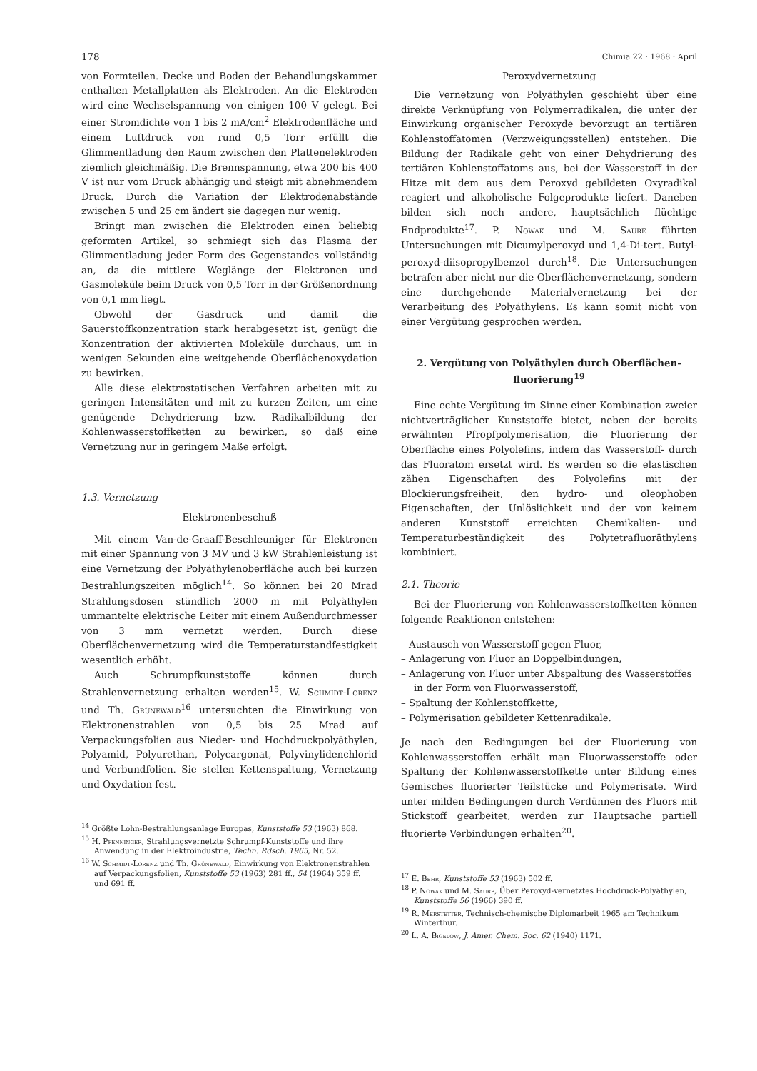178 Chimia 22 · 1968 · April
von Formteilen. Decke und Boden der Behandlungskammer enthalten Metallplatten als Elektroden. An die Elektroden wird eine Wechselspannung von einigen 100 V gelegt. Bei einer Stromdichte von 1 bis 2 mA/cm<sup>2</sup> Elektrodenfläche und einem Luftdruck von rund 0,5 Torr erfüllt die Glimmentladung den Raum zwischen den Plattenelektroden ziemlich gleichmäßig. Die Brennspannung, etwa 200 bis 400 V ist nur vom Druck abhängig und steigt mit abnehmendem Druck. Durch die Variation der Elektrodenabstände zwischen 5 und 25 cm ändert sie dagegen nur wenig.
Bringt man zwischen die Elektroden einen beliebig geformten Artikel, so schmiegt sich das Plasma der Glimmentladung jeder Form des Gegenstandes vollständig an, da die mittlere Weglänge der Elektronen und Gasmoleküle beim Druck von 0,5 Torr in der Größenordnung von 0,1 mm liegt.
Obwohl der Gasdruck und damit die Sauerstoffkonzentration stark herabgesetzt ist, genügt die Konzentration der aktivierten Moleküle durchaus, um in wenigen Sekunden eine weitgehende Oberflächenoxydation zu bewirken.
Alle diese elektrostatischen Verfahren arbeiten mit zu geringen Intensitäten und mit zu kurzen Zeiten, um eine genügende Dehydrierung bzw. Radikalbildung der Kohlenwasserstoffketten zu bewirken, so daß eine Vernetzung nur in geringem Maße erfolgt.
1.3. Vernetzung
Elektronenbeschuß
Mit einem Van-de-Graaff-Beschleuniger für Elektronen mit einer Spannung von 3 MV und 3 kW Strahlenleistung ist eine Vernetzung der Polyäthylenoberfläche auch bei kurzen Bestrahlungszeiten möglich<sup>14</sup>. So können bei 20 Mrad Strahlungsdosen stündlich 2000 m mit Polyäthylen ummantelte elektrische Leiter mit einem Außendurchmesser von 3 mm vernetzt werden. Durch diese Oberflächenvernetzung wird die Temperaturstandfestigkeit wesentlich erhöht.
Auch Schrumpfkunststoffe können durch Strahlenvernetzung erhalten werden<sup>15</sup>. W. Schmidt-Lorenz und Th. Grünewald<sup>16</sup> untersuchten die Einwirkung von Elektronenstrahlen von 0,5 bis 25 Mrad auf Verpackungsfolien aus Nieder- und Hochdruckpolyäthylen, Polyamid, Polyurethan, Polycargonat, Polyvinylidenchlorid und Verbundfolien. Sie stellen Kettenspaltung, Vernetzung und Oxydation fest.
<sup>14</sup> Größte Lohn-Bestrahlungsanlage Europas, Kunststoffe 53 (1963) 868.
<sup>15</sup> H. Pfenninger, Strahlungsvernetzte Schrumpf-Kunststoffe und ihre Anwendung in der Elektroindustrie, Techn. Rdsch. 1965, Nr. 52.
<sup>16</sup> W. Schmidt-Lorenz und Th. Grünewald, Einwirkung von Elektronenstrahlen auf Verpackungsfolien, Kunststoffe 53 (1963) 281 ff., 54 (1964) 359 ff. und 691 ff.
Peroxydvernetzung
Die Vernetzung von Polyäthylen geschieht über eine direkte Verknüpfung von Polymerradikalen, die unter der Einwirkung organischer Peroxyde bevorzugt an tertiären Kohlenstoffatomen (Verzweigungsstellen) entstehen. Die Bildung der Radikale geht von einer Dehydrierung des tertiären Kohlenstoffatoms aus, bei der Wasserstoff in der Hitze mit dem aus dem Peroxyd gebildeten Oxyradikal reagiert und alkoholische Folgeprodukte liefert. Daneben bilden sich noch andere, hauptsächlich flüchtige Endprodukte<sup>17</sup>. P. Nowak und M. Saure führten Untersuchungen mit Dicumylperoxyd und 1,4-Di-tert. Butyl-peroxyd-diisopropylbenzol durch<sup>18</sup>. Die Untersuchungen betrafen aber nicht nur die Oberflächenvernetzung, sondern eine durchgehende Materialvernetzung bei der Verarbeitung des Polyäthylens. Es kann somit nicht von einer Vergütung gesprochen werden.
2. Vergütung von Polyäthylen durch Oberflächen-
fluorierung<sup>19</sup>
Eine echte Vergütung im Sinne einer Kombination zweier nichtverträglicher Kunststoffe bietet, neben der bereits erwähnten Pfropfpolymerisation, die Fluorierung der Oberfläche eines Polyolefins, indem das Wasserstoff- durch das Fluoratom ersetzt wird. Es werden so die elastischen zähen Eigenschaften des Polyolefins mit der Blockierungsfreiheit, den hydro- und oleophoben Eigenschaften, der Unlöslichkeit und der von keinem anderen Kunststoff erreichten Chemikalien- und Temperaturbeständigkeit des Polytetrafluoräthylens kombiniert.
2.1. Theorie
Bei der Fluorierung von Kohlenwasserstoffketten können folgende Reaktionen entstehen:
– Austausch von Wasserstoff gegen Fluor,
– Anlagerung von Fluor an Doppelbindungen,
– Anlagerung von Fluor unter Abspaltung des Wasserstoffes in der Form von Fluorwasserstoff,
– Spaltung der Kohlenstoffkette,
– Polymerisation gebildeter Kettenradikale.
Je nach den Bedingungen bei der Fluorierung von Kohlenwasserstoffen erhält man Fluorwasserstoffe oder Spaltung der Kohlenwasserstoffkette unter Bildung eines Gemisches fluorierter Teilstücke und Polymerisate. Wird unter milden Bedingungen durch Verdünnen des Fluors mit Stickstoff gearbeitet, werden zur Hauptsache partiell fluorierte Verbindungen erhalten<sup>20</sup>.
<sup>17</sup> E. Behr, Kunststoffe 53 (1963) 502 ff.
<sup>18</sup> P. Nowak und M. Saure, Über Peroxyd-vernetztes Hochdruck-Polyäthylen, Kunststoffe 56 (1966) 390 ff.
<sup>19</sup> R. Merstetter, Technisch-chemische Diplomarbeit 1965 am Technikum Winterthur.
<sup>20</sup> L. A. Bigelow, J. Amer. Chem. Soc. 62 (1940) 1171.